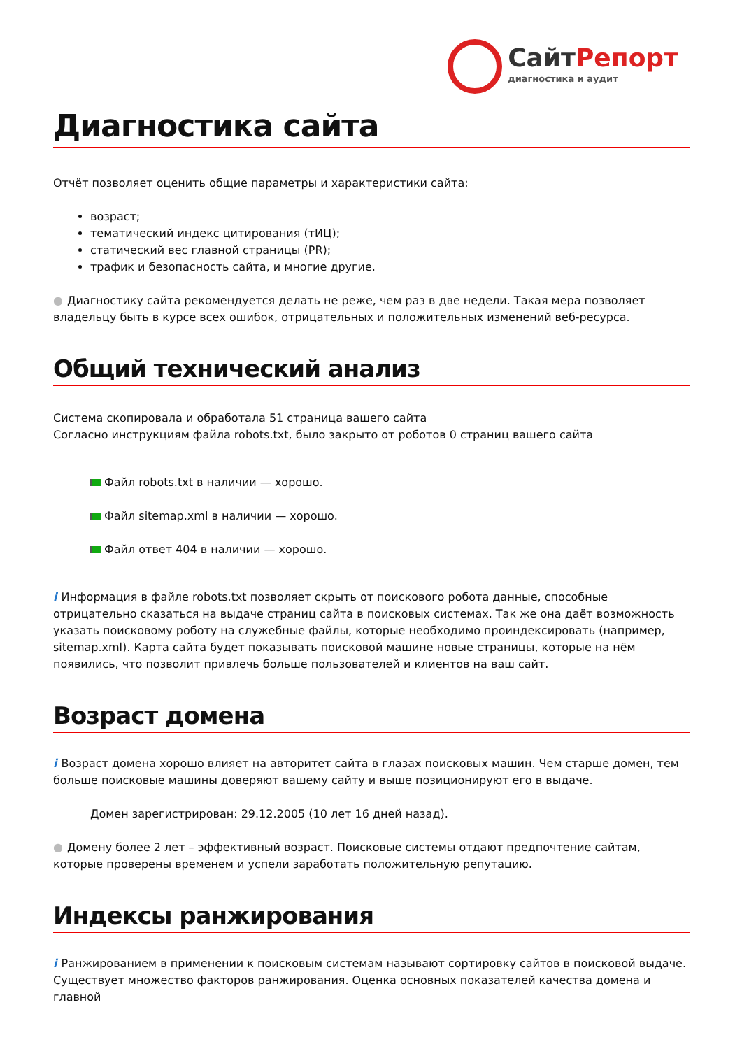СайтРепорт
диагностика и аудит
Диагностика сайта
Отчёт позволяет оценить общие параметры и характеристики сайта:
возраст;
тематический индекс цитирования (тИЦ);
статический вес главной страницы (PR);
трафик и безопасность сайта, и многие другие.
● Диагностику сайта рекомендуется делать не реже, чем раз в две недели. Такая мера позволяет владельцу быть в курсе всех ошибок, отрицательных и положительных изменений веб-ресурса.
Общий технический анализ
Система скопировала и обработала 51 страница вашего сайта
Согласно инструкциям файла robots.txt, было закрыто от роботов 0 страниц вашего сайта
Файл robots.txt в наличии — хорошо.
Файл sitemap.xml в наличии — хорошо.
Файл ответ 404 в наличии — хорошо.
i Информация в файле robots.txt позволяет скрыть от поискового робота данные, способные отрицательно сказаться на выдаче страниц сайта в поисковых системах. Так же она даёт возможность указать поисковому роботу на служебные файлы, которые необходимо проиндексировать (например, sitemap.xml). Карта сайта будет показывать поисковой машине новые страницы, которые на нём появились, что позволит привлечь больше пользователей и клиентов на ваш сайт.
Возраст домена
i Возраст домена хорошо влияет на авторитет сайта в глазах поисковых машин. Чем старше домен, тем больше поисковые машины доверяют вашему сайту и выше позиционируют его в выдаче.
Домен зарегистрирован: 29.12.2005 (10 лет 16 дней назад).
● Домену более 2 лет – эффективный возраст. Поисковые системы отдают предпочтение сайтам, которые проверены временем и успели заработать положительную репутацию.
Индексы ранжирования
i Ранжированием в применении к поисковым системам называют сортировку сайтов в поисковой выдаче. Существует множество факторов ранжирования. Оценка основных показателей качества домена и главной